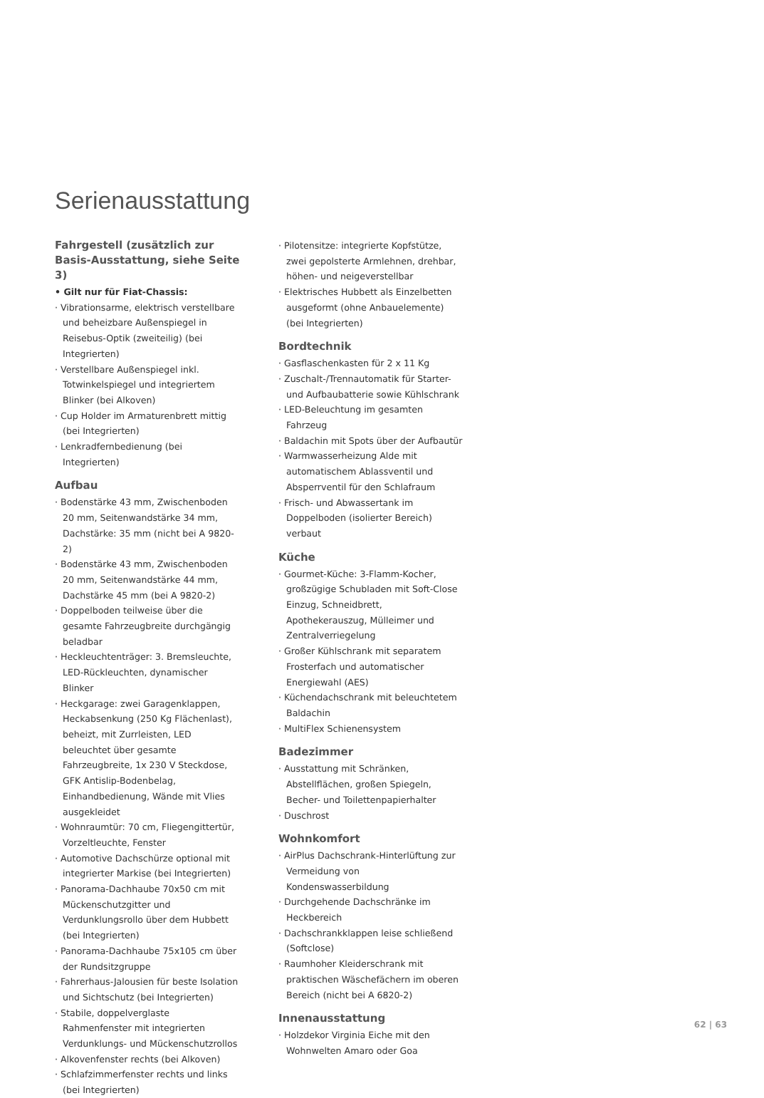Serienausstattung
Fahrgestell (zusätzlich zur Basis-Ausstattung, siehe Seite 3)
• Gilt nur für Fiat-Chassis:
· Vibrationsarme, elektrisch verstellbare und beheizbare Außenspiegel in Reisebus-Optik (zweiteilig) (bei Integrierten)
· Verstellbare Außenspiegel inkl. Totwinkelspiegel und integriertem Blinker (bei Alkoven)
· Cup Holder im Armaturenbrett mittig (bei Integrierten)
· Lenkradfernbedienung (bei Integrierten)
Aufbau
· Bodenstärke 43 mm, Zwischenboden 20 mm, Seitenwandstärke 34 mm, Dachstärke: 35 mm (nicht bei A 9820-2)
· Bodenstärke 43 mm, Zwischenboden 20 mm, Seitenwandstärke 44 mm, Dachstärke 45 mm (bei A 9820-2)
· Doppelboden teilweise über die gesamte Fahrzeugbreite durchgängig beladbar
· Heckleuchtenträger: 3. Bremsleuchte, LED-Rückleuchten, dynamischer Blinker
· Heckgarage: zwei Garagenklappen, Heckabsenkung (250 Kg Flächenlast), beheizt, mit Zurrleisten, LED beleuchtet über gesamte Fahrzeugbreite, 1x 230 V Steckdose, GFK Antislip-Bodenbelag, Einhandbedienung, Wände mit Vlies ausgekleidet
· Wohnraumtür: 70 cm, Fliegengittertür, Vorzeltleuchte, Fenster
· Automotive Dachschürze optional mit integrierter Markise (bei Integrierten)
· Panorama-Dachhaube 70x50 cm mit Mückenschutzgitter und Verdunklungsrollo über dem Hubbett (bei Integrierten)
· Panorama-Dachhaube 75x105 cm über der Rundsitzgruppe
· Fahrerhaus-Jalousien für beste Isolation und Sichtschutz (bei Integrierten)
· Stabile, doppelverglaste Rahmenfenster mit integrierten Verdunklungs- und Mückenschutzrollos
· Alkovenfenster rechts (bei Alkoven)
· Schlafzimmerfenster rechts und links (bei Integrierten)
· Pilotensitze: integrierte Kopfstütze, zwei gepolsterte Armlehnen, drehbar, höhen- und neigeverstellbar
· Elektrisches Hubbett als Einzelbetten ausgeformt (ohne Anbauelemente) (bei Integrierten)
Bordtechnik
· Gasflaschenkasten für 2 x 11 Kg
· Zuschalt-/Trennautomatik für Starter- und Aufbaubatterie sowie Kühlschrank
· LED-Beleuchtung im gesamten Fahrzeug
· Baldachin mit Spots über der Aufbautür
· Warmwasserheizung Alde mit automatischem Ablassventil und Absperrventil für den Schlafraum
· Frisch- und Abwassertank im Doppelboden (isolierter Bereich) verbaut
Küche
· Gourmet-Küche: 3-Flamm-Kocher, großzügige Schubladen mit Soft-Close Einzug, Schneidbrett, Apothekerauszug, Mülleimer und Zentralverriegelung
· Großer Kühlschrank mit separatem Frosterfach und automatischer Energiewahl (AES)
· Küchendachschrank mit beleuchtetem Baldachin
· MultiFlex Schienensystem
Badezimmer
· Ausstattung mit Schränken, Abstellflächen, großen Spiegeln, Becher- und Toilettenpapierhalter
· Duschrost
Wohnkomfort
· AirPlus Dachschrank-Hinterlüftung zur Vermeidung von Kondenswasserbildung
· Durchgehende Dachschränke im Heckbereich
· Dachschrankklappen leise schließend (Softclose)
· Raumhoher Kleiderschrank mit praktischen Wäschefächern im oberen Bereich (nicht bei A 6820-2)
Innenausstattung
· Holzdekor Virginia Eiche mit den Wohnwelten Amaro oder Goa
62 | 63